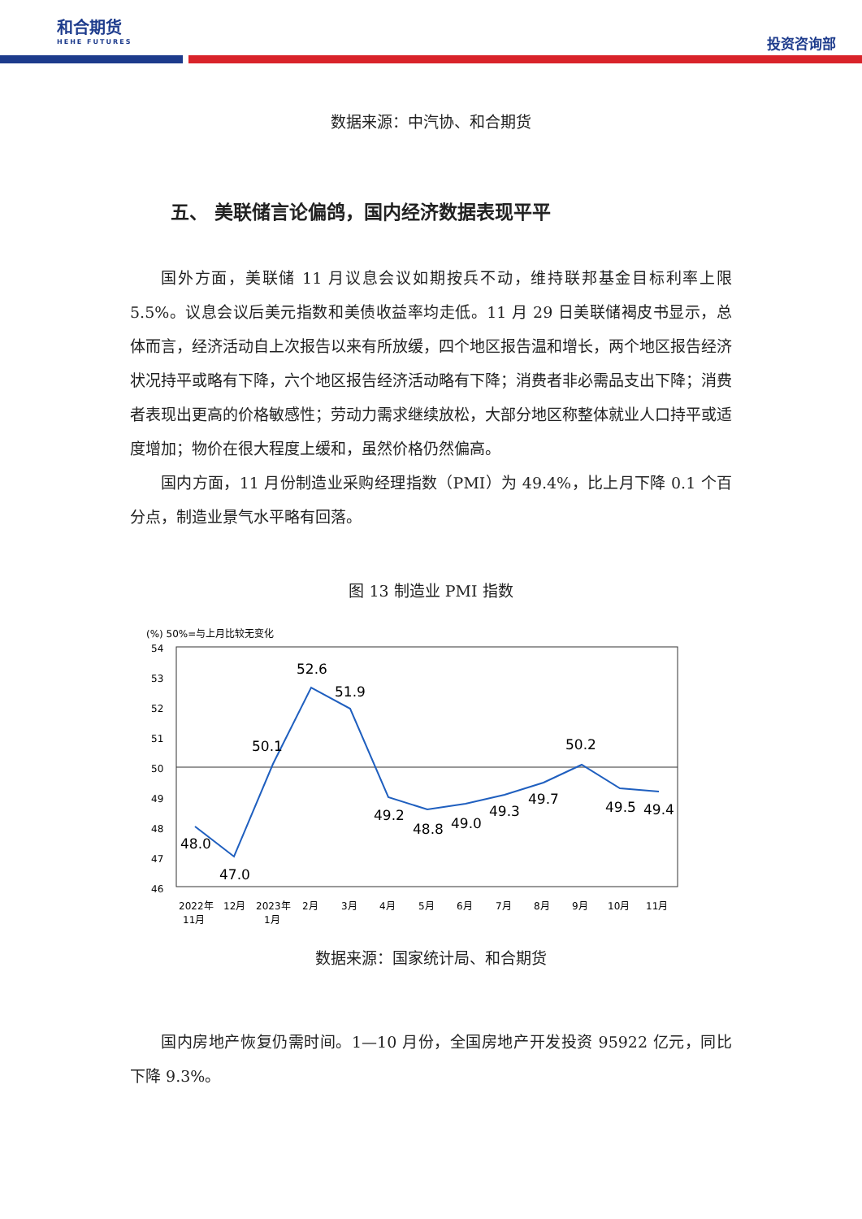和合期货
HEHE FUTURES
投资咨询部
数据来源：中汽协、和合期货
五、 美联储言论偏鸽，国内经济数据表现平平
国外方面，美联储 11 月议息会议如期按兵不动，维持联邦基金目标利率上限 5.5%。议息会议后美元指数和美债收益率均走低。11 月 29 日美联储褐皮书显示，总体而言，经济活动自上次报告以来有所放缓，四个地区报告温和增长，两个地区报告经济状况持平或略有下降，六个地区报告经济活动略有下降；消费者非必需品支出下降；消费者表现出更高的价格敏感性；劳动力需求继续放松，大部分地区称整体就业人口持平或适度增加；物价在很大程度上缓和，虽然价格仍然偏高。
国内方面，11 月份制造业采购经理指数（PMI）为 49.4%，比上月下降 0.1 个百分点，制造业景气水平略有回落。
图 13 制造业 PMI 指数
(%) 50%=与上月比较无变化
54
53
52
51
50
49
48
47
46
48.0
47.0
50.1
52.6
51.9
49.2
48.8
49.0
49.3
49.7
50.2
49.5
49.4
2022年
11月
12月
2023年
1月
2月
3月
4月
5月
6月
7月
8月
9月
10月
11月
数据来源：国家统计局、和合期货
国内房地产恢复仍需时间。1—10 月份，全国房地产开发投资 95922 亿元，同比下降 9.3%。